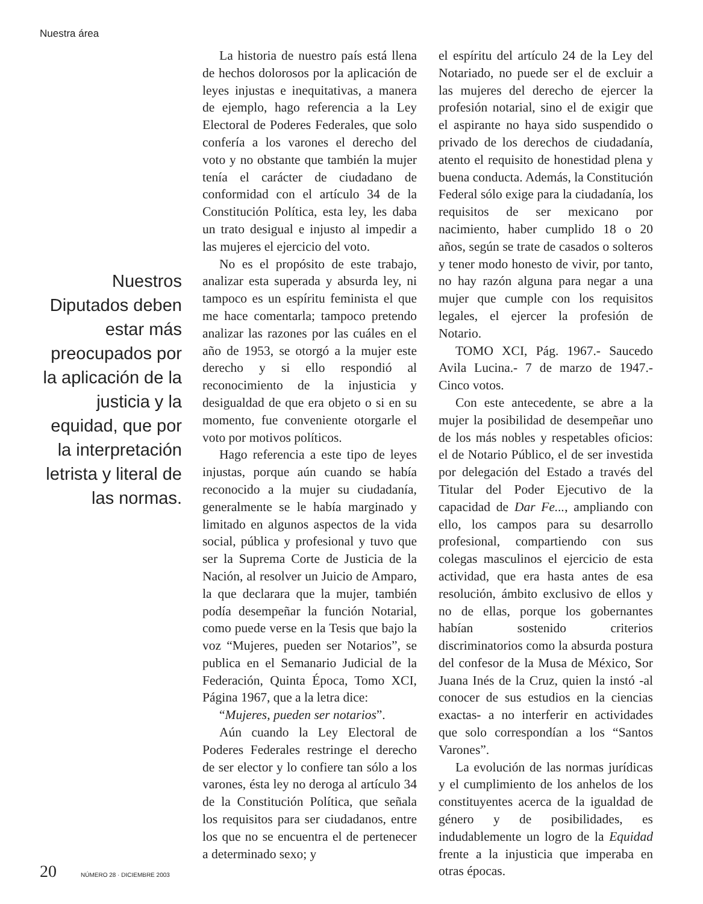Nuestra área
Nuestros Diputados deben estar más preocupados por la aplicación de la justicia y la equidad, que por la interpretación letrista y literal de las normas.
La historia de nuestro país está llena de hechos dolorosos por la aplicación de leyes injustas e inequitativas, a manera de ejemplo, hago referencia a la Ley Electoral de Poderes Federales, que solo confería a los varones el derecho del voto y no obstante que también la mujer tenía el carácter de ciudadano de conformidad con el artículo 34 de la Constitución Política, esta ley, les daba un trato desigual e injusto al impedir a las mujeres el ejercicio del voto.
No es el propósito de este trabajo, analizar esta superada y absurda ley, ni tampoco es un espíritu feminista el que me hace comentarla; tampoco pretendo analizar las razones por las cuáles en el año de 1953, se otorgó a la mujer este derecho y si ello respondió al reconocimiento de la injusticia y desigualdad de que era objeto o si en su momento, fue conveniente otorgarle el voto por motivos políticos.
Hago referencia a este tipo de leyes injustas, porque aún cuando se había reconocido a la mujer su ciudadanía, generalmente se le había marginado y limitado en algunos aspectos de la vida social, pública y profesional y tuvo que ser la Suprema Corte de Justicia de la Nación, al resolver un Juicio de Amparo, la que declarara que la mujer, también podía desempeñar la función Notarial, como puede verse en la Tesis que bajo la voz “Mujeres, pueden ser Notarios”, se publica en el Semanario Judicial de la Federación, Quinta Época, Tomo XCI, Página 1967, que a la letra dice:
“Mujeres, pueden ser notarios”.
Aún cuando la Ley Electoral de Poderes Federales restringe el derecho de ser elector y lo confiere tan sólo a los varones, ésta ley no deroga al artículo 34 de la Constitución Política, que señala los requisitos para ser ciudadanos, entre los que no se encuentra el de pertenecer a determinado sexo; y
el espíritu del artículo 24 de la Ley del Notariado, no puede ser el de excluir a las mujeres del derecho de ejercer la profesión notarial, sino el de exigir que el aspirante no haya sido suspendido o privado de los derechos de ciudadanía, atento el requisito de honestidad plena y buena conducta. Además, la Constitución Federal sólo exige para la ciudadanía, los requisitos de ser mexicano por nacimiento, haber cumplido 18 o 20 años, según se trate de casados o solteros y tener modo honesto de vivir, por tanto, no hay razón alguna para negar a una mujer que cumple con los requisitos legales, el ejercer la profesión de Notario.
TOMO XCI, Pág. 1967.- Saucedo Avila Lucina.- 7 de marzo de 1947.- Cinco votos.
Con este antecedente, se abre a la mujer la posibilidad de desempeñar uno de los más nobles y respetables oficios: el de Notario Público, el de ser investida por delegación del Estado a través del Titular del Poder Ejecutivo de la capacidad de Dar Fe..., ampliando con ello, los campos para su desarrollo profesional, compartiendo con sus colegas masculinos el ejercicio de esta actividad, que era hasta antes de esa resolución, ámbito exclusivo de ellos y no de ellas, porque los gobernantes habían sostenido criterios discriminatorios como la absurda postura del confesor de la Musa de México, Sor Juana Inés de la Cruz, quien la instó -al conocer de sus estudios en la ciencias exactas- a no interferir en actividades que solo correspondían a los “Santos Varones”.
La evolución de las normas jurídicas y el cumplimiento de los anhelos de los constituyentes acerca de la igualdad de género y de posibilidades, es indudablemente un logro de la Equidad frente a la injusticia que imperaba en otras épocas.
20 NÚMERO 28 · DICIEMBRE 2003